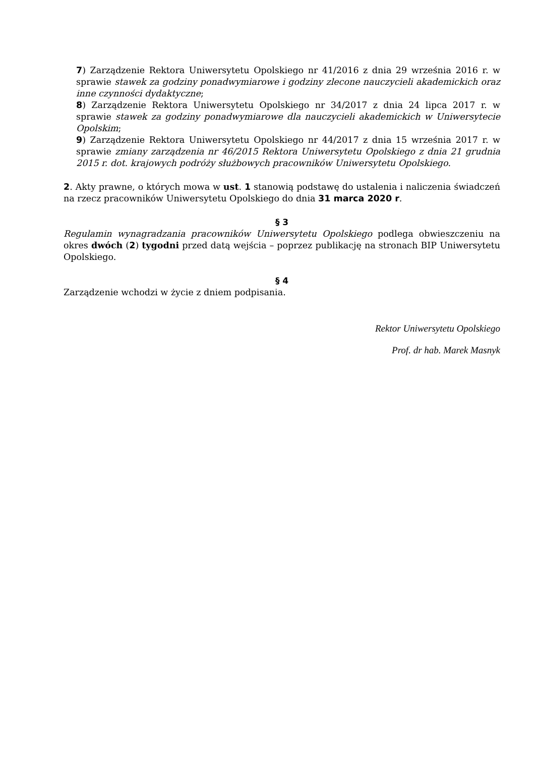7) Zarządzenie Rektora Uniwersytetu Opolskiego nr 41/2016 z dnia 29 września 2016 r. w sprawie stawek za godziny ponadwymiarowe i godziny zlecone nauczycieli akademickich oraz inne czynności dydaktyczne;
8) Zarządzenie Rektora Uniwersytetu Opolskiego nr 34/2017 z dnia 24 lipca 2017 r. w sprawie stawek za godziny ponadwymiarowe dla nauczycieli akademickich w Uniwersytecie Opolskim;
9) Zarządzenie Rektora Uniwersytetu Opolskiego nr 44/2017 z dnia 15 września 2017 r. w sprawie zmiany zarządzenia nr 46/2015 Rektora Uniwersytetu Opolskiego z dnia 21 grudnia 2015 r. dot. krajowych podróży służbowych pracowników Uniwersytetu Opolskiego.
2. Akty prawne, o których mowa w ust. 1 stanowią podstawę do ustalenia i naliczenia świadczeń na rzecz pracowników Uniwersytetu Opolskiego do dnia 31 marca 2020 r.
§ 3
Regulamin wynagradzania pracowników Uniwersytetu Opolskiego podlega obwieszczeniu na okres dwóch (2) tygodni przed datą wejścia – poprzez publikację na stronach BIP Uniwersytetu Opolskiego.
§ 4
Zarządzenie wchodzi w życie z dniem podpisania.
Rektor Uniwersytetu Opolskiego
Prof. dr hab. Marek Masnyk